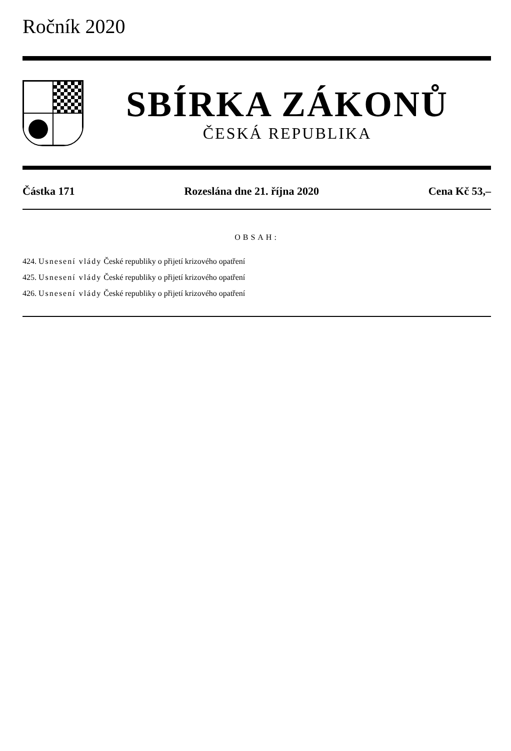Ročník 2020
SBÍRKA ZÁKONŮ
ČESKÁ REPUBLIKA
Částka 171 Rozeslána dne 21. října 2020 Cena Kč 53,–
OBSAH:
424. Usnesení vlády České republiky o přijetí krizového opatření
425. Usnesení vlády České republiky o přijetí krizového opatření
426. Usnesení vlády České republiky o přijetí krizového opatření